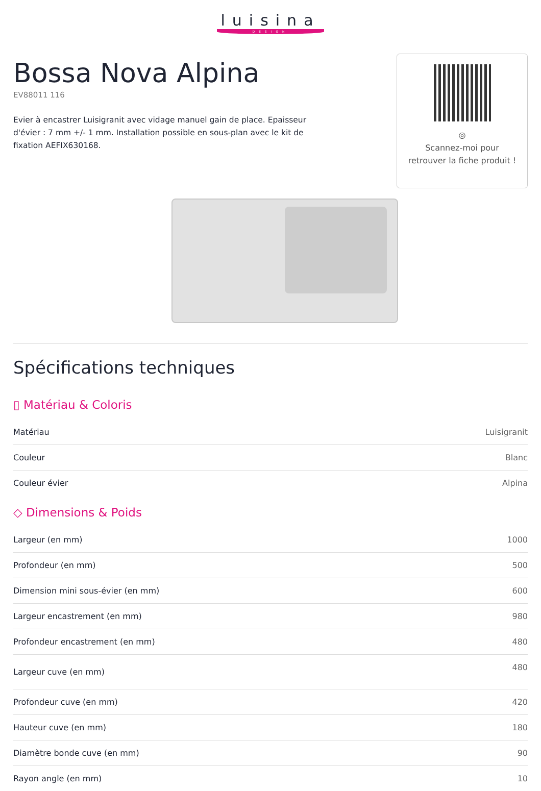luisina
DESIGN
Bossa Nova Alpina
EV88011 116
Evier à encastrer Luisigranit avec vidage manuel gain de place. Epaisseur d'évier : 7 mm +/- 1 mm. Installation possible en sous-plan avec le kit de fixation AEFIX630168.
◎
Scannez-moi pour
retrouver la fiche produit !
Spécifications techniques
▯ Matériau & Coloris
| Matériau | Luisigranit |
| Couleur | Blanc |
| Couleur évier | Alpina |
◇ Dimensions & Poids
| Largeur (en mm) | 1000 |
| Profondeur (en mm) | 500 |
| Dimension mini sous-évier (en mm) | 600 |
| Largeur encastrement (en mm) | 980 |
| Profondeur encastrement (en mm) | 480 |
| Largeur cuve (en mm) | 480 |
| Profondeur cuve (en mm) | 420 |
| Hauteur cuve (en mm) | 180 |
| Diamètre bonde cuve (en mm) | 90 |
| Rayon angle (en mm) | 10 |